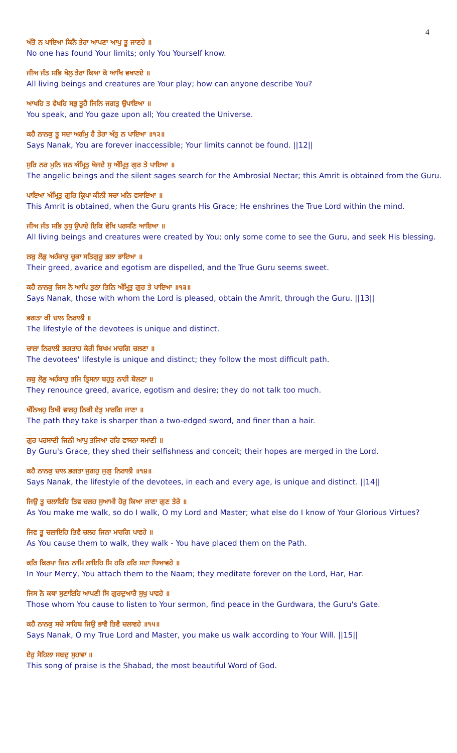4
ਅੰਤੋ ਨ ਪਾਇਆ ਕਿਨੈ ਤੇਰਾ ਆਪਣਾ ਆਪੁ ਤੂ ਜਾਣਹੇ ॥
No one has found Your limits; only You Yourself know.
ਜੀਅ ਜੰਤ ਸਭਿ ਖੇਲੁ ਤੇਰਾ ਕਿਆ ਕੋ ਆਖਿ ਵਖਾਣਏ ॥
All living beings and creatures are Your play; how can anyone describe You?
ਆਖਹਿ ਤ ਵੇਖਹਿ ਸਭੁ ਤੂਹੈ ਜਿਨਿ ਜਗਤੁ ਉਪਾਇਆ ॥
You speak, and You gaze upon all; You created the Universe.
ਕਹੈ ਨਾਨਕੁ ਤੂ ਸਦਾ ਅਗੰਮੁ ਹੈ ਤੇਰਾ ਅੰਤੁ ਨ ਪਾਇਆ ॥੧੨॥
Says Nanak, You are forever inaccessible; Your limits cannot be found. ||12||
ਸੁਰਿ ਨਰ ਮੁਨਿ ਜਨ ਅੰਮ੍ਰਿਤੁ ਖੋਜਦੇ ਸੁ ਅੰਮ੍ਰਿਤੁ ਗੁਰ ਤੇ ਪਾਇਆ ॥
The angelic beings and the silent sages search for the Ambrosial Nectar; this Amrit is obtained from the Guru.
ਪਾਇਆ ਅੰਮ੍ਰਿਤੁ ਗੁਰਿ ਕ੍ਰਿਪਾ ਕੀਨੀ ਸਚਾ ਮਨਿ ਵਸਾਇਆ ॥
This Amrit is obtained, when the Guru grants His Grace; He enshrines the True Lord within the mind.
ਜੀਅ ਜੰਤ ਸਭਿ ਤੁਧੁ ਉਪਾਏ ਇਕਿ ਵੇਖਿ ਪਰਸਣਿ ਆਇਆ ॥
All living beings and creatures were created by You; only some come to see the Guru, and seek His blessing.
ਲਬੁ ਲੋਭੁ ਅਹੰਕਾਰੁ ਚੂਕਾ ਸਤਿਗੁਰੂ ਭਲਾ ਭਾਇਆ ॥
Their greed, avarice and egotism are dispelled, and the True Guru seems sweet.
ਕਹੈ ਨਾਨਕੁ ਜਿਸ ਨੋ ਆਪਿ ਤੁਠਾ ਤਿਨਿ ਅੰਮ੍ਰਿਤੁ ਗੁਰ ਤੇ ਪਾਇਆ ॥੧੩॥
Says Nanak, those with whom the Lord is pleased, obtain the Amrit, through the Guru. ||13||
ਭਗਤਾ ਕੀ ਚਾਲ ਨਿਰਾਲੀ ॥
The lifestyle of the devotees is unique and distinct.
ਚਾਲਾ ਨਿਰਾਲੀ ਭਗਤਾਹ ਕੇਰੀ ਬਿਖਮ ਮਾਰਗਿ ਚਲਣਾ ॥
The devotees' lifestyle is unique and distinct; they follow the most difficult path.
ਲਬੁ ਲੋਭੁ ਅਹੰਕਾਰੁ ਤਜਿ ਤ੍ਰਿਸਨਾ ਬਹੁਤੁ ਨਾਹੀ ਬੋਲਣਾ ॥
They renounce greed, avarice, egotism and desire; they do not talk too much.
ਖੰਨਿਅਹੁ ਤਿਖੀ ਵਾਲਹੁ ਨਿਕੀ ਏਤੁ ਮਾਰਗਿ ਜਾਣਾ ॥
The path they take is sharper than a two-edged sword, and finer than a hair.
ਗੁਰ ਪਰਸਾਦੀ ਜਿਨੀ ਆਪੁ ਤਜਿਆ ਹਰਿ ਵਾਸਨਾ ਸਮਾਣੀ ॥
By Guru's Grace, they shed their selfishness and conceit; their hopes are merged in the Lord.
ਕਹੈ ਨਾਨਕੁ ਚਾਲ ਭਗਤਾ ਜੁਗਹੁ ਜੁਗੁ ਨਿਰਾਲੀ ॥੧੪॥
Says Nanak, the lifestyle of the devotees, in each and every age, is unique and distinct. ||14||
ਜਿਉ ਤੂ ਚਲਾਇਹਿ ਤਿਵ ਚਲਹ ਸੁਆਮੀ ਹੋਰੁ ਕਿਆ ਜਾਣਾ ਗੁਣ ਤੇਰੇ ॥
As You make me walk, so do I walk, O my Lord and Master; what else do I know of Your Glorious Virtues?
ਜਿਵ ਤੂ ਚਲਾਇਹਿ ਤਿਵੈ ਚਲਹ ਜਿਨਾ ਮਾਰਗਿ ਪਾਵਹੇ ॥
As You cause them to walk, they walk - You have placed them on the Path.
ਕਰਿ ਕਿਰਪਾ ਜਿਨ ਨਾਮਿ ਲਾਇਹਿ ਸਿ ਹਰਿ ਹਰਿ ਸਦਾ ਧਿਆਵਹੇ ॥
In Your Mercy, You attach them to the Naam; they meditate forever on the Lord, Har, Har.
ਜਿਸ ਨੋ ਕਥਾ ਸੁਣਾਇਹਿ ਆਪਣੀ ਸਿ ਗੁਰਦੁਆਰੈ ਸੁਖੁ ਪਾਵਹੇ ॥
Those whom You cause to listen to Your sermon, find peace in the Gurdwara, the Guru's Gate.
ਕਹੈ ਨਾਨਕੁ ਸਚੇ ਸਾਹਿਬ ਜਿਉ ਭਾਵੈ ਤਿਵੈ ਚਲਾਵਹੇ ॥੧੫॥
Says Nanak, O my True Lord and Master, you make us walk according to Your Will. ||15||
ਏਹੁ ਸੋਹਿਲਾ ਸਬਦੁ ਸੁਹਾਵਾ ॥
This song of praise is the Shabad, the most beautiful Word of God.